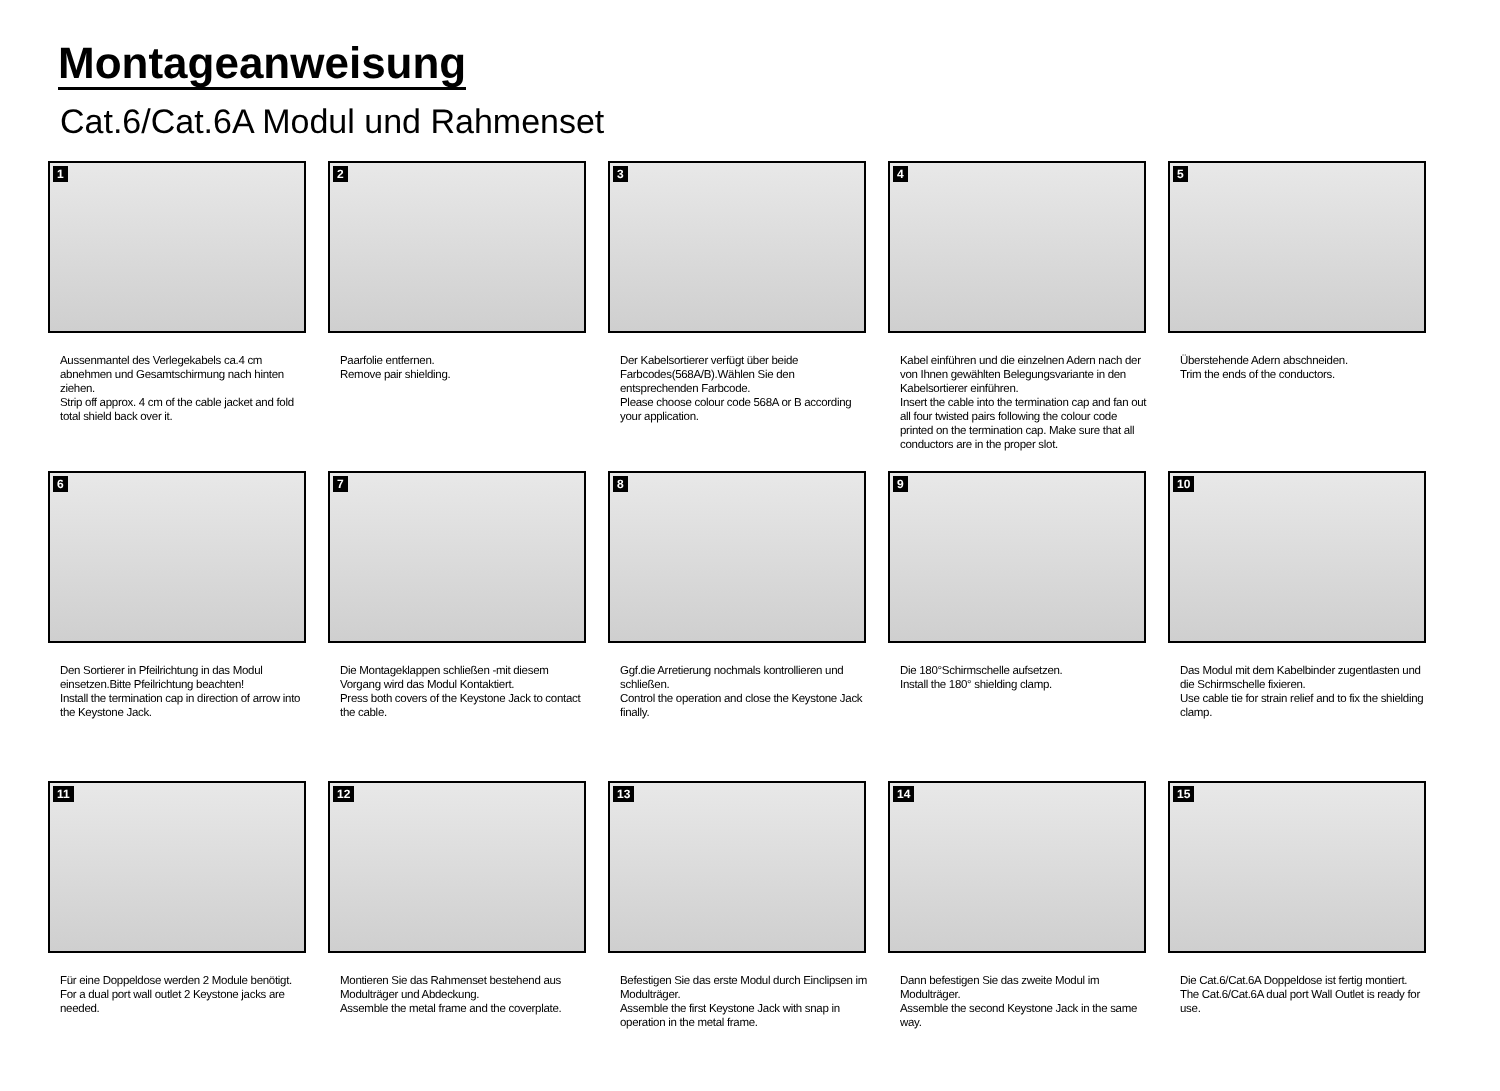Montageanweisung
Cat.6/Cat.6A Modul und Rahmenset
1
Aussenmantel des Verlegekabels ca.4 cm abnehmen und Gesamtschirmung nach hinten ziehen.
Strip off approx. 4 cm of the cable jacket and fold total shield back over it.
2
Paarfolie entfernen.
Remove pair shielding.
3
Der Kabelsortierer verfügt über beide Farbcodes(568A/B).Wählen Sie den entsprechenden Farbcode.
Please choose colour code 568A or B according your application.
4
Kabel einführen und die einzelnen Adern nach der von Ihnen gewählten Belegungsvariante in den Kabelsortierer einführen.
Insert the cable into the termination cap and fan out all four twisted pairs following the colour code printed on the termination cap. Make sure that all conductors are in the proper slot.
5
Überstehende Adern abschneiden.
Trim the ends of the conductors.
6
Den Sortierer in Pfeilrichtung in das Modul einsetzen.Bitte Pfeilrichtung beachten!
Install the termination cap in direction of arrow into the Keystone Jack.
7
Die Montageklappen schließen -mit diesem Vorgang wird das Modul Kontaktiert.
Press both covers of the Keystone Jack to contact the cable.
8
Ggf.die Arretierung nochmals kontrollieren und schließen.
Control the operation and close the Keystone Jack finally.
9
Die 180°Schirmschelle aufsetzen.
Install the 180° shielding clamp.
10
Das Modul mit dem Kabelbinder zugentlasten und die Schirmschelle fixieren.
Use cable tie for strain relief and to fix the shielding clamp.
11
Für eine Doppeldose werden 2 Module benötigt.
For a dual port wall outlet 2 Keystone jacks are needed.
12
Montieren Sie das Rahmenset bestehend aus Modulträger und Abdeckung.
Assemble the metal frame and the coverplate.
13
Befestigen Sie das erste Modul durch Einclipsen im Modulträger.
Assemble the first Keystone Jack with snap in operation in the metal frame.
14
Dann befestigen Sie das zweite Modul im Modulträger.
Assemble the second Keystone Jack in the same way.
15
Die Cat.6/Cat.6A Doppeldose ist fertig montiert.
The Cat.6/Cat.6A dual port Wall Outlet is ready for use.